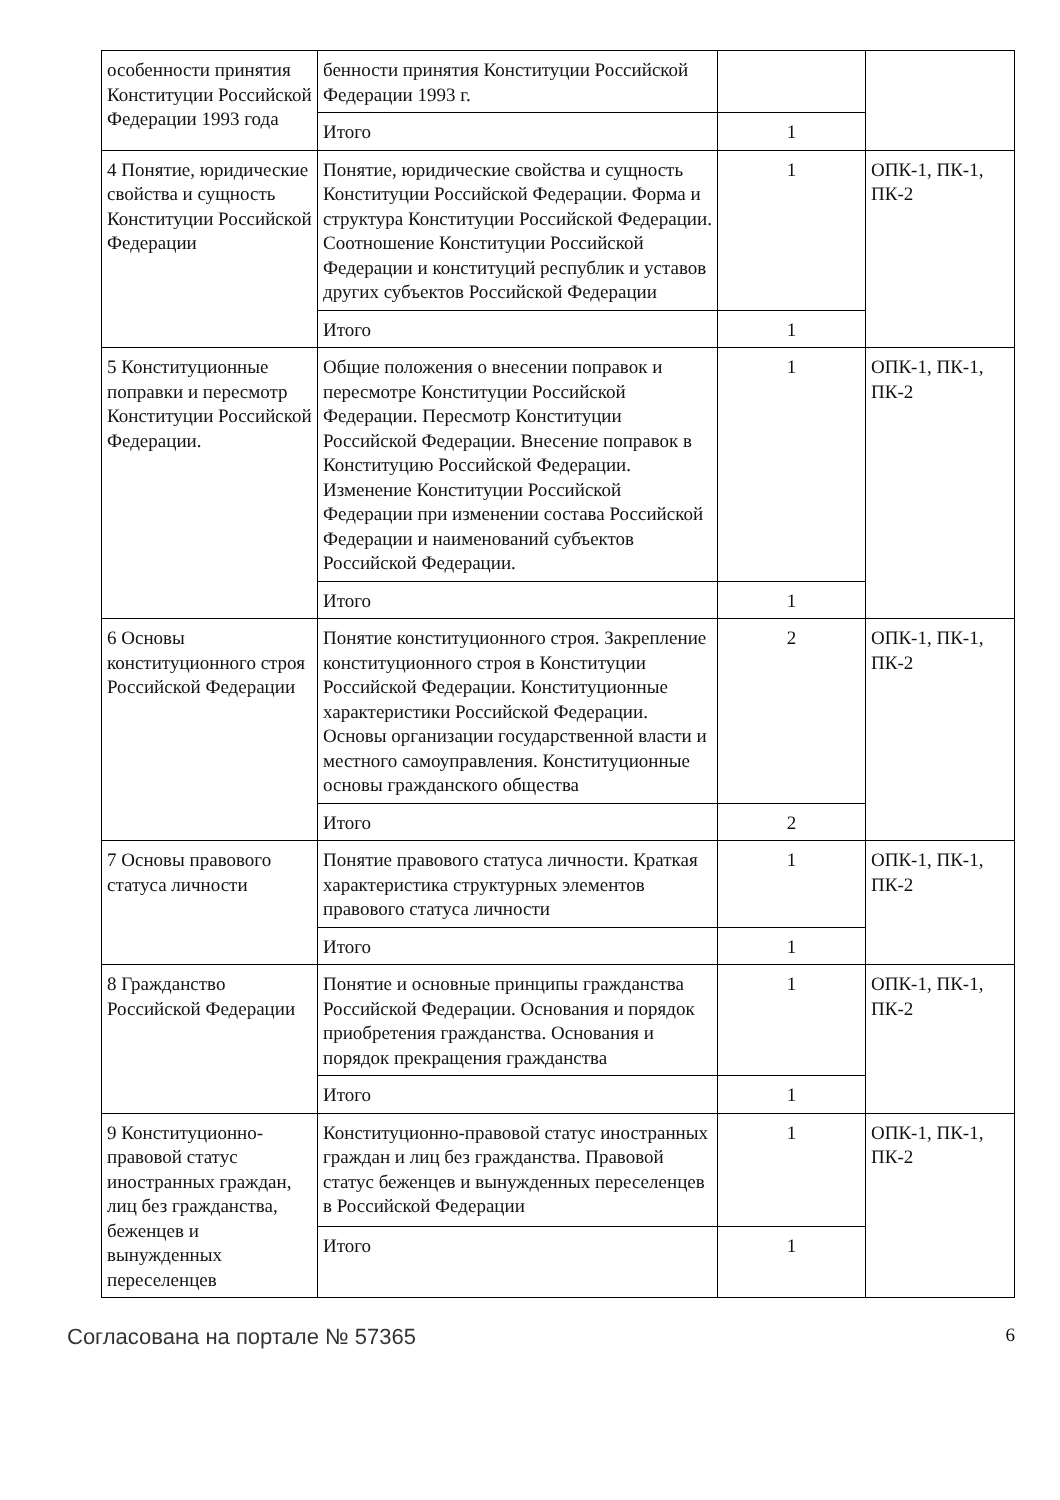| особенности принятия Конституции Российской Федерации 1993 года | бенности принятия Конституции Российской Федерации 1993 г. | | |
| | Итого | 1 | |
| 4 Понятие, юридические свойства и сущность Конституции Российской Федерации | Понятие, юридические свойства и сущность Конституции Российской Федерации. Форма и структура Конституции Российской Федерации. Соотношение Конституции Российской Федерации и конституций республик и уставов других субъектов Российской Федерации | 1 | ОПК-1, ПК-1, ПК-2 |
| | Итого | 1 | |
| 5 Конституционные поправки и пересмотр Конституции Российской Федерации. | Общие положения о внесении поправок и пересмотре Конституции Российской Федерации. Пересмотр Конституции Российской Федерации. Внесение поправок в Конституцию Российской Федерации. Изменение Конституции Российской Федерации при изменении состава Российской Федерации и наименований субъектов Российской Федерации. | 1 | ОПК-1, ПК-1, ПК-2 |
| | Итого | 1 | |
| 6 Основы конституционного строя Российской Федерации | Понятие конституционного строя. Закрепление конституционного строя в Конституции Российской Федерации. Конституционные характеристики Российской Федерации. Основы организации государственной власти и местного самоуправления. Конституционные основы гражданского общества | 2 | ОПК-1, ПК-1, ПК-2 |
| | Итого | 2 | |
| 7 Основы правового статуса личности | Понятие правового статуса личности. Краткая характеристика структурных элементов правового статуса личности | 1 | ОПК-1, ПК-1, ПК-2 |
| | Итого | 1 | |
| 8 Гражданство Российской Федерации | Понятие и основные принципы гражданства Российской Федерации. Основания и порядок приобретения гражданства. Основания и порядок прекращения гражданства | 1 | ОПК-1, ПК-1, ПК-2 |
| | Итого | 1 | |
| 9 Конституционно-правовой статус иностранных граждан, лиц без гражданства, беженцев и вынужденных переселенцев | Конституционно-правовой статус иностранных граждан и лиц без гражданства. Правовой статус беженцев и вынужденных переселенцев в Российской Федерации | 1 | ОПК-1, ПК-1, ПК-2 |
| | Итого | 1 | |
Согласована на портале № 57365 6